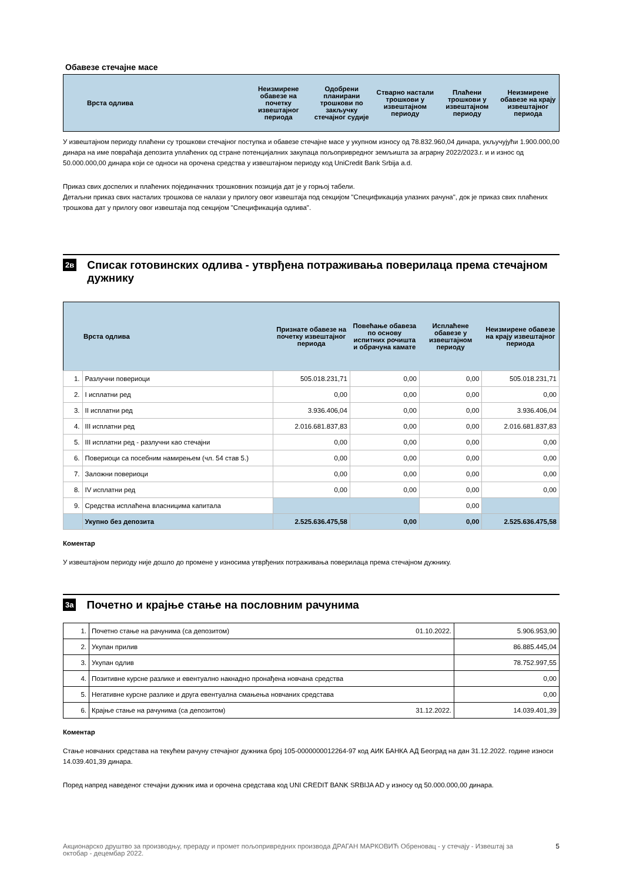Обавезе стечајне масе
| Врста одлива | Неизмирене обавезе на почетку извештајног периода | Одобрени планирани трошкови по закључку стечајног судије | Стварно настали трошкови у извештајном периоду | Плаћени трошкови у извештајном периоду | Неизмирене обавезе на крају извештајног периода |
| --- | --- | --- | --- | --- | --- |
У извештајном периоду плаћени су трошкови стечајног поступка и обавезе стечајне масе у укупном износу од 78.832.960,04 динара, укључујући 1.900.000,00 динара на име повраћаја депозита уплаћених од стране потенцијалних закупаца пољопривредног земљишта за аграрну 2022/2023.г. и и износ од 50.000.000,00 динара који се односи на орочена средства у извештајном периоду код UniCredit Bank Srbija a.d.
Приказ свих доспелих и плаћених појединачних трошковних позиција дат је у горњој табели.
Детаљни приказ свих насталих трошкова се налази у прилогу овог извештаја под секцијом "Спецификација улазних рачуна", док је приказ свих плаћених трошкова дат у прилогу овог извештаја под секцијом "Спецификација одлива".
2в
Списак готовинских одлива - утврђена потраживања поверилаца према стечајном дужнику
| | Врста одлива | Признате обавезе на почетку извештајног периода | Повећање обавеза по основу испитних рочишта и обрачуна камате | Исплаћене обавезе у извештајном периоду | Неизмирене обавезе на крају извештајног периода |
| --- | --- | --- | --- | --- | --- |
| 1. | Разлучни повериоци | 505.018.231,71 | 0,00 | 0,00 | 505.018.231,71 |
| 2. | I исплатни ред | 0,00 | 0,00 | 0,00 | 0,00 |
| 3. | II исплатни ред | 3.936.406,04 | 0,00 | 0,00 | 3.936.406,04 |
| 4. | III исплатни ред | 2.016.681.837,83 | 0,00 | 0,00 | 2.016.681.837,83 |
| 5. | III исплатни ред - разлучни као стечајни | 0,00 | 0,00 | 0,00 | 0,00 |
| 6. | Повериоци са посебним намирењем (чл. 54 став 5.) | 0,00 | 0,00 | 0,00 | 0,00 |
| 7. | Заложни повериоци | 0,00 | 0,00 | 0,00 | 0,00 |
| 8. | IV исплатни ред | 0,00 | 0,00 | 0,00 | 0,00 |
| 9. | Средства исплаћена власницима капитала | | | 0,00 | |
| | Укупно без депозита | 2.525.636.475,58 | 0,00 | 0,00 | 2.525.636.475,58 |
Коментар
У извештајном периоду није дошло до промене у износима утврђених потраживања поверилаца према стечајном дужнику.
3а
Почетно и крајње стање на пословним рачунима
| 1. | Почетно стање на рачунима (са депозитом) 01.10.2022. | 5.906.953,90 |
| 2. | Укупан прилив | 86.885.445,04 |
| 3. | Укупан одлив | 78.752.997,55 |
| 4. | Позитивне курсне разлике и евентуално накнадно пронађена новчана средства | 0,00 |
| 5. | Негативне курсне разлике и друга евентуална смањења новчаних средстава | 0,00 |
| 6. | Крајње стање на рачунима (са депозитом) 31.12.2022. | 14.039.401,39 |
Коментар
Стање новчаних средстава на текућем рачуну стечајног дужника број 105-0000000012264-97 код АИК БАНКА АД Београд на дан 31.12.2022. године износи 14.039.401,39 динара.
Поред напред наведеног стечајни дужник има и орочена средстава код UNI CREDIT BANK SRBIJA AD у износу од 50.000.000,00 динара.
Акционарско друштво за производњу, прераду и промет пољопривредних производа ДРАГАН МАРКОВИЋ Обреновац - у стечају - Извештај за октобар - децембар 2022. 5